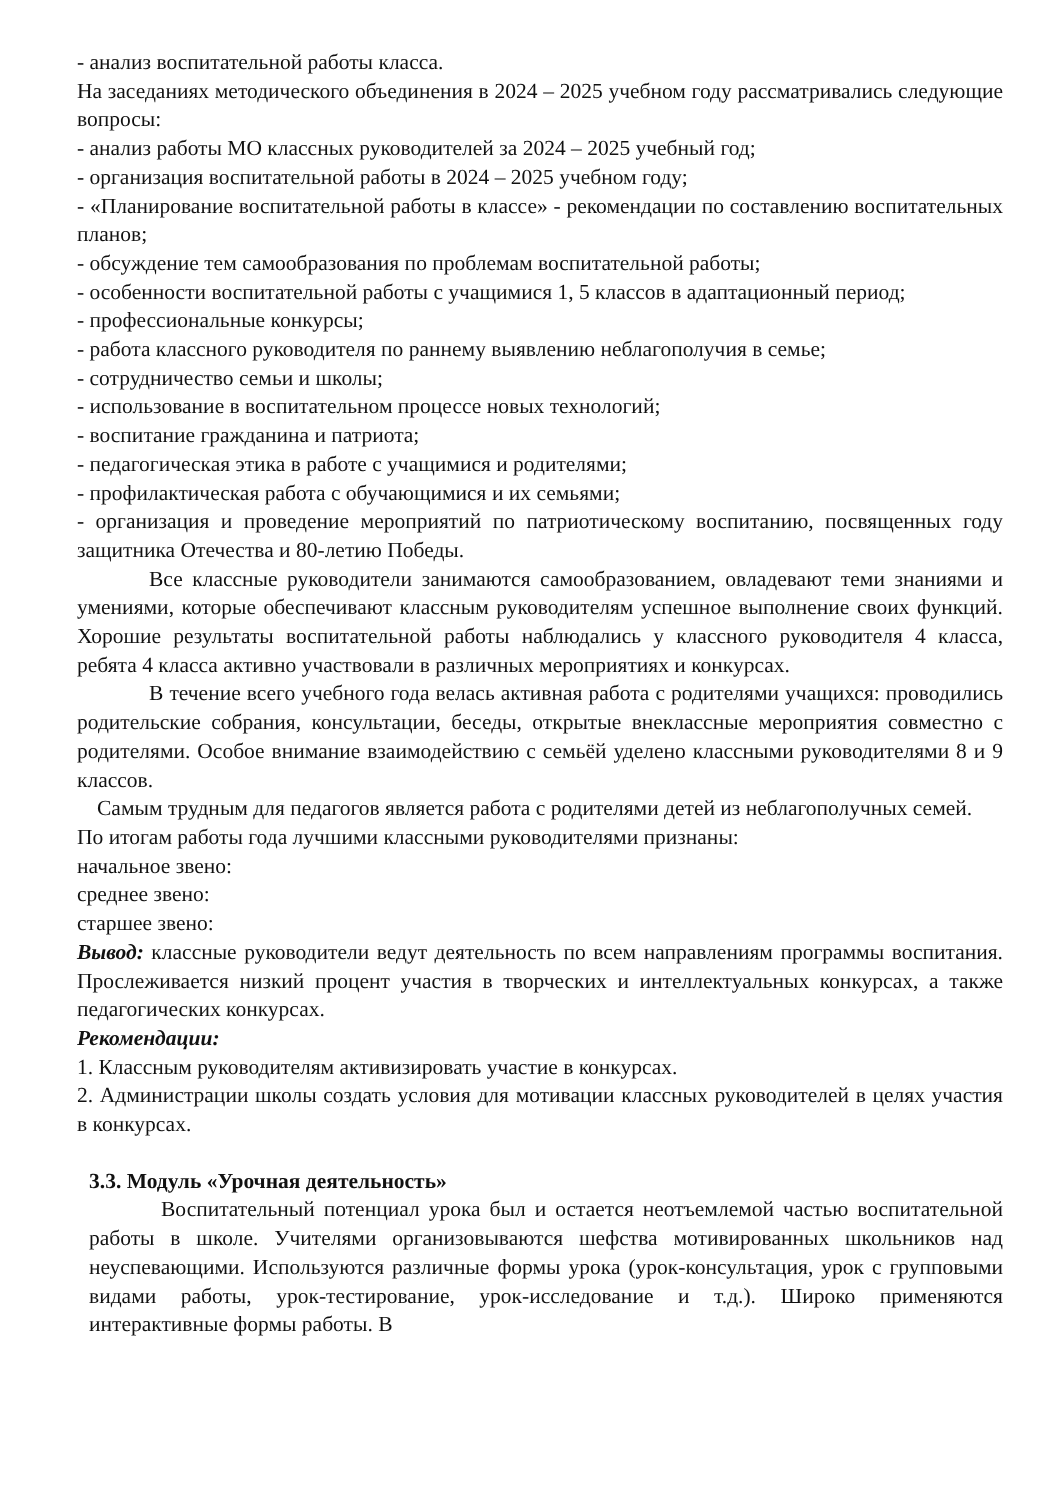- анализ воспитательной работы класса.
На заседаниях методического объединения в 2024 – 2025 учебном году рассматривались следующие вопросы:
- анализ работы МО классных руководителей за 2024 – 2025 учебный год;
- организация воспитательной работы в 2024 – 2025 учебном году;
- «Планирование воспитательной работы в классе» - рекомендации по составлению воспитательных планов;
- обсуждение тем самообразования по проблемам воспитательной работы;
- особенности воспитательной работы с учащимися 1, 5 классов в адаптационный период;
- профессиональные конкурсы;
- работа классного руководителя по раннему выявлению неблагополучия в семье;
- сотрудничество семьи и школы;
- использование в воспитательном процессе новых технологий;
- воспитание гражданина и патриота;
- педагогическая этика в работе с учащимися и родителями;
- профилактическая работа с обучающимися и их семьями;
- организация и проведение мероприятий по патриотическому воспитанию, посвященных году защитника Отечества и 80-летию Победы.
Все классные руководители занимаются самообразованием, овладевают теми знаниями и умениями, которые обеспечивают классным руководителям успешное выполнение своих функций. Хорошие результаты воспитательной работы наблюдались у классного руководителя 4 класса, ребята 4 класса активно участвовали в различных мероприятиях и конкурсах.
В течение всего учебного года велась активная работа с родителями учащихся: проводились родительские собрания, консультации, беседы, открытые внеклассные мероприятия совместно с родителями. Особое внимание взаимодействию с семьёй уделено классными руководителями 8 и 9 классов.
Самым трудным для педагогов является работа с родителями детей из неблагополучных семей.
По итогам работы года лучшими классными руководителями признаны:
начальное звено:
среднее звено:
старшее звено:
Вывод: классные руководители ведут деятельность по всем направлениям программы воспитания. Прослеживается низкий процент участия в творческих и интеллектуальных конкурсах, а также педагогических конкурсах.
Рекомендации:
1. Классным руководителям активизировать участие в конкурсах.
2. Администрации школы создать условия для мотивации классных руководителей в целях участия в конкурсах.
3.3. Модуль «Урочная деятельность»
Воспитательный потенциал урока был и остается неотъемлемой частью воспитательной работы в школе. Учителями организовываются шефства мотивированных школьников над неуспевающими. Используются различные формы урока (урок-консультация, урок с групповыми видами работы, урок-тестирование, урок-исследование и т.д.). Широко применяются интерактивные формы работы. В